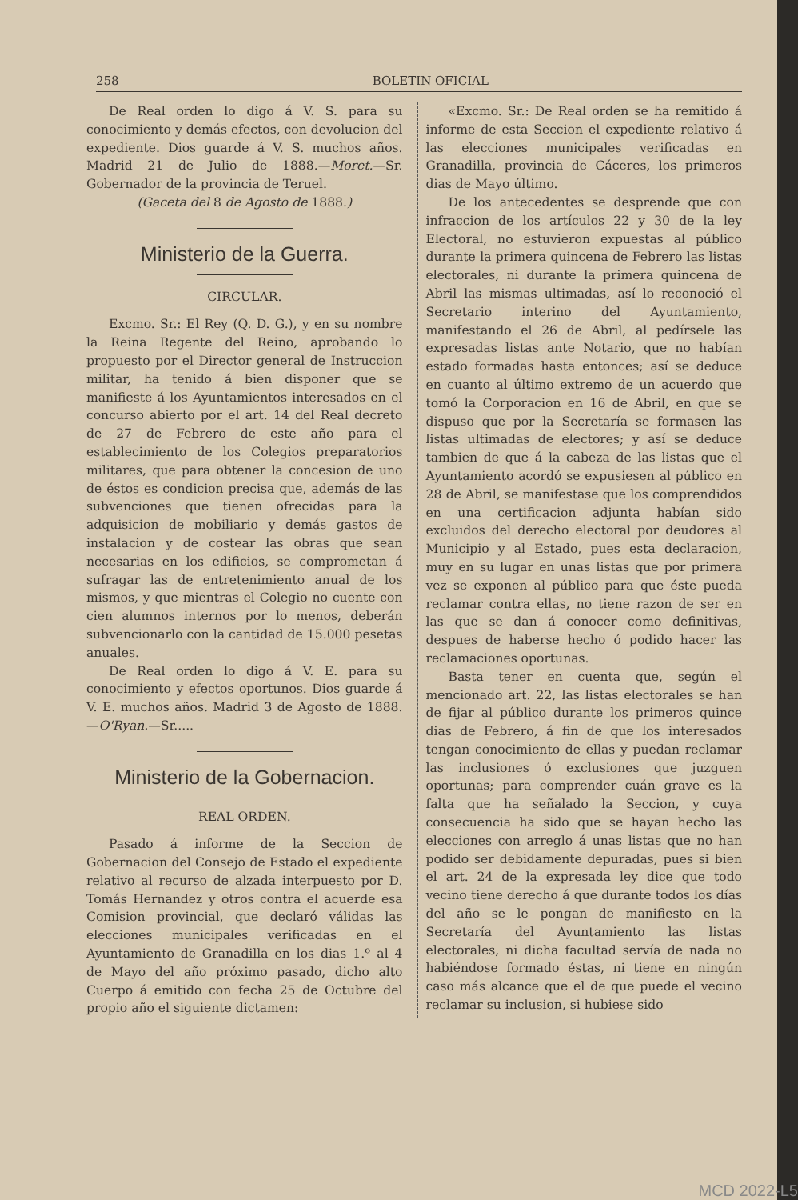258 BOLETIN OFICIAL
De Real orden lo digo á V. S. para su conocimiento y demás efectos, con devolucion del expediente. Dios guarde á V. S. muchos años. Madrid 21 de Julio de 1888.—Moret.—Sr. Gobernador de la provincia de Teruel.
(Gaceta del 8 de Agosto de 1888.)
Ministerio de la Guerra.
CIRCULAR.
Excmo. Sr.: El Rey (Q. D. G.), y en su nombre la Reina Regente del Reino, aprobando lo propuesto por el Director general de Instruccion militar, ha tenido á bien disponer que se manifieste á los Ayuntamientos interesados en el concurso abierto por el art. 14 del Real decreto de 27 de Febrero de este año para el establecimiento de los Colegios preparatorios militares, que para obtener la concesion de uno de éstos es condicion precisa que, además de las subvenciones que tienen ofrecidas para la adquisicion de mobiliario y demás gastos de instalacion y de costear las obras que sean necesarias en los edificios, se comprometan á sufragar las de entretenimiento anual de los mismos, y que mientras el Colegio no cuente con cien alumnos internos por lo menos, deberán subvencionarlo con la cantidad de 15.000 pesetas anuales.
De Real orden lo digo á V. E. para su conocimiento y efectos oportunos. Dios guarde á V. E. muchos años. Madrid 3 de Agosto de 1888.—O'Ryan.—Sr.....
Ministerio de la Gobernacion.
REAL ORDEN.
Pasado á informe de la Seccion de Gobernacion del Consejo de Estado el expediente relativo al recurso de alzada interpuesto por D. Tomás Hernandez y otros contra el acuerde esa Comision provincial, que declaró válidas las elecciones municipales verificadas en el Ayuntamiento de Granadilla en los dias 1.º al 4 de Mayo del año próximo pasado, dicho alto Cuerpo á emitido con fecha 25 de Octubre del propio año el siguiente dictamen:
«Excmo. Sr.: De Real orden se ha remitido á informe de esta Seccion el expediente relativo á las elecciones municipales verificadas en Granadilla, provincia de Cáceres, los primeros dias de Mayo último.
De los antecedentes se desprende que con infraccion de los artículos 22 y 30 de la ley Electoral, no estuvieron expuestas al público durante la primera quincena de Febrero las listas electorales, ni durante la primera quincena de Abril las mismas ultimadas, así lo reconoció el Secretario interino del Ayuntamiento, manifestando el 26 de Abril, al pedírsele las expresadas listas ante Notario, que no habían estado formadas hasta entonces; así se deduce en cuanto al último extremo de un acuerdo que tomó la Corporacion en 16 de Abril, en que se dispuso que por la Secretaría se formasen las listas ultimadas de electores; y así se deduce tambien de que á la cabeza de las listas que el Ayuntamiento acordó se expusiesen al público en 28 de Abril, se manifestase que los comprendidos en una certificacion adjunta habían sido excluidos del derecho electoral por deudores al Municipio y al Estado, pues esta declaracion, muy en su lugar en unas listas que por primera vez se exponen al público para que éste pueda reclamar contra ellas, no tiene razon de ser en las que se dan á conocer como definitivas, despues de haberse hecho ó podido hacer las reclamaciones oportunas.
Basta tener en cuenta que, según el mencionado art. 22, las listas electorales se han de fijar al público durante los primeros quince dias de Febrero, á fin de que los interesados tengan conocimiento de ellas y puedan reclamar las inclusiones ó exclusiones que juzguen oportunas; para comprender cuán grave es la falta que ha señalado la Seccion, y cuya consecuencia ha sido que se hayan hecho las elecciones con arreglo á unas listas que no han podido ser debidamente depuradas, pues si bien el art. 24 de la expresada ley dice que todo vecino tiene derecho á que durante todos los días del año se le pongan de manifiesto en la Secretaría del Ayuntamiento las listas electorales, ni dicha facultad servía de nada no habiéndose formado éstas, ni tiene en ningún caso más alcance que el de que puede el vecino reclamar su inclusion, si hubiese sido
MCD 2022-L5